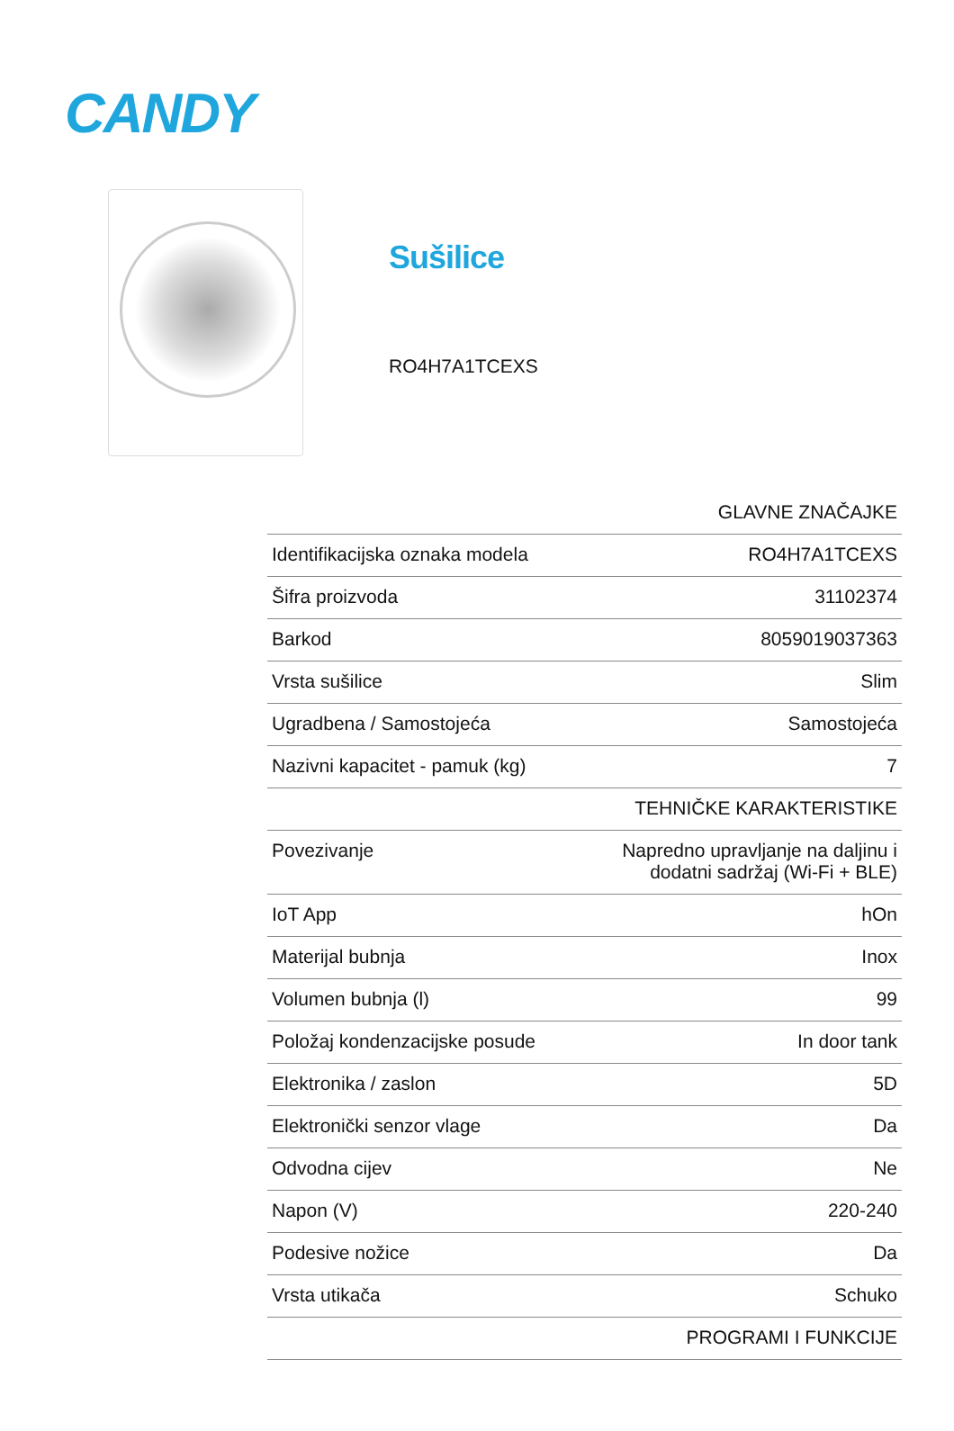CANDY
Sušilice
RO4H7A1TCEXS
| GLAVNE ZNAČAJKE | |
| --- | --- |
| Identifikacijska oznaka modela | RO4H7A1TCEXS |
| Šifra proizvoda | 31102374 |
| Barkod | 8059019037363 |
| Vrsta sušilice | Slim |
| Ugradbena / Samostojeća | Samostojeća |
| Nazivni kapacitet - pamuk (kg) | 7 |
| TEHNIČKE KARAKTERISTIKE | |
| Povezivanje | Napredno upravljanje na daljinu i dodatni sadržaj (Wi-Fi + BLE) |
| IoT App | hOn |
| Materijal bubnja | Inox |
| Volumen bubnja (l) | 99 |
| Položaj kondenzacijske posude | In door tank |
| Elektronika / zaslon | 5D |
| Elektronički senzor vlage | Da |
| Odvodna cijev | Ne |
| Napon (V) | 220-240 |
| Podesive nožice | Da |
| Vrsta utikača | Schuko |
| PROGRAMI I FUNKCIJE | |